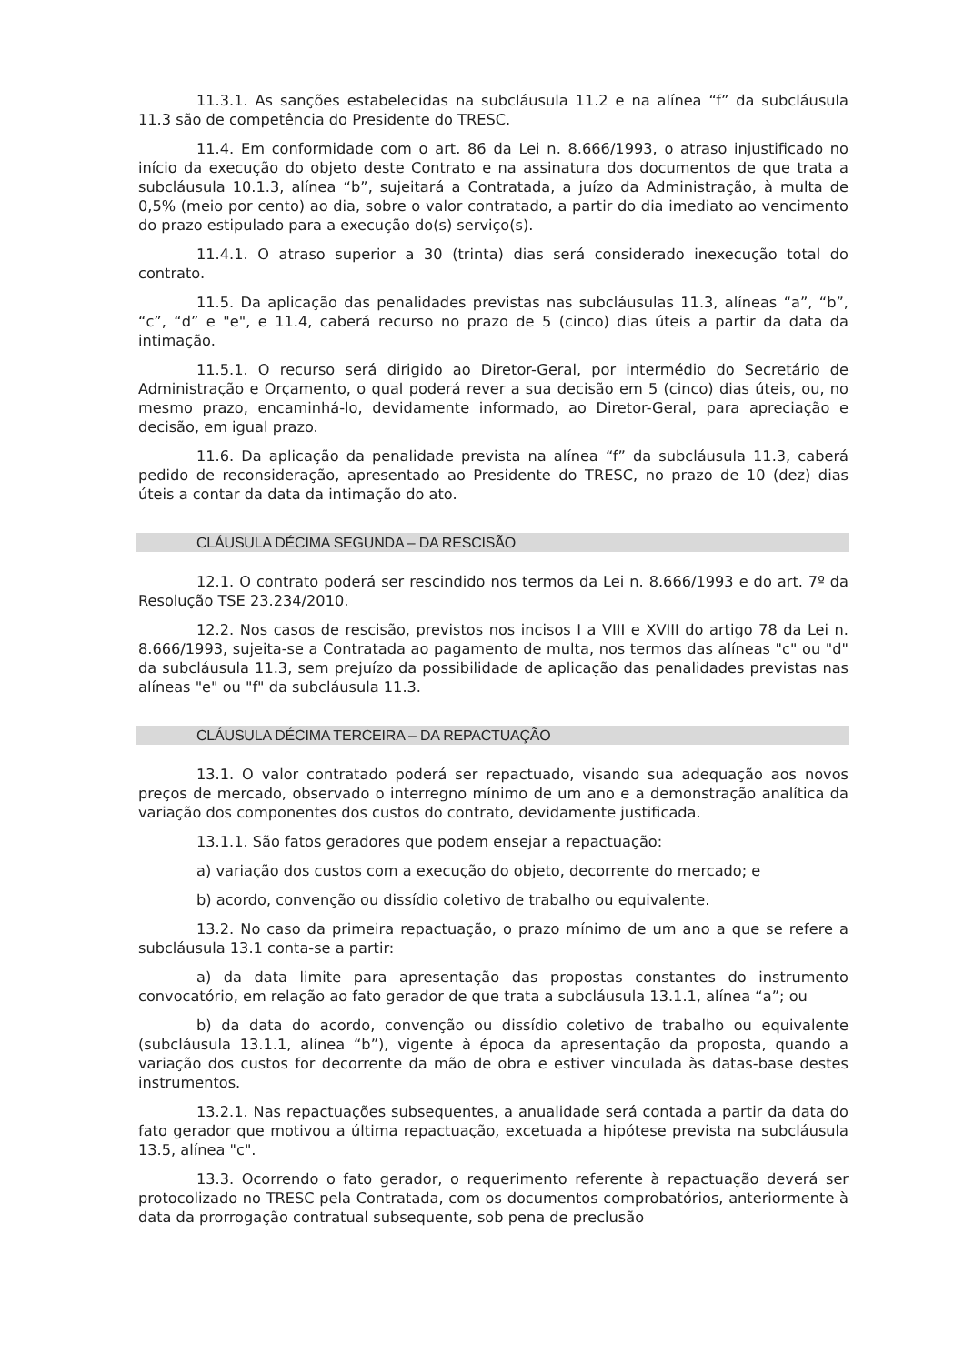11.3.1. As sanções estabelecidas na subcláusula 11.2 e na alínea “f” da subcláusula 11.3 são de competência do Presidente do TRESC.
11.4. Em conformidade com o art. 86 da Lei n. 8.666/1993, o atraso injustificado no início da execução do objeto deste Contrato e na assinatura dos documentos de que trata a subcláusula 10.1.3, alínea “b”, sujeitará a Contratada, a juízo da Administração, à multa de 0,5% (meio por cento) ao dia, sobre o valor contratado, a partir do dia imediato ao vencimento do prazo estipulado para a execução do(s) serviço(s).
11.4.1. O atraso superior a 30 (trinta) dias será considerado inexecução total do contrato.
11.5. Da aplicação das penalidades previstas nas subcláusulas 11.3, alíneas “a”, “b”, “c”, “d” e "e", e 11.4, caberá recurso no prazo de 5 (cinco) dias úteis a partir da data da intimação.
11.5.1. O recurso será dirigido ao Diretor-Geral, por intermédio do Secretário de Administração e Orçamento, o qual poderá rever a sua decisão em 5 (cinco) dias úteis, ou, no mesmo prazo, encaminhá-lo, devidamente informado, ao Diretor-Geral, para apreciação e decisão, em igual prazo.
11.6. Da aplicação da penalidade prevista na alínea “f” da subcláusula 11.3, caberá pedido de reconsideração, apresentado ao Presidente do TRESC, no prazo de 10 (dez) dias úteis a contar da data da intimação do ato.
CLÁUSULA DÉCIMA SEGUNDA – DA RESCISÃO
12.1. O contrato poderá ser rescindido nos termos da Lei n. 8.666/1993 e do art. 7º da Resolução TSE 23.234/2010.
12.2. Nos casos de rescisão, previstos nos incisos I a VIII e XVIII do artigo 78 da Lei n. 8.666/1993, sujeita-se a Contratada ao pagamento de multa, nos termos das alíneas "c" ou "d" da subcláusula 11.3, sem prejuízo da possibilidade de aplicação das penalidades previstas nas alíneas "e" ou "f" da subcláusula 11.3.
CLÁUSULA DÉCIMA TERCEIRA – DA REPACTUAÇÃO
13.1. O valor contratado poderá ser repactuado, visando sua adequação aos novos preços de mercado, observado o interregno mínimo de um ano e a demonstração analítica da variação dos componentes dos custos do contrato, devidamente justificada.
13.1.1. São fatos geradores que podem ensejar a repactuação:
a) variação dos custos com a execução do objeto, decorrente do mercado; e
b) acordo, convenção ou dissídio coletivo de trabalho ou equivalente.
13.2. No caso da primeira repactuação, o prazo mínimo de um ano a que se refere a subcláusula 13.1 conta-se a partir:
a) da data limite para apresentação das propostas constantes do instrumento convocatório, em relação ao fato gerador de que trata a subcláusula 13.1.1, alínea “a”; ou
b) da data do acordo, convenção ou dissídio coletivo de trabalho ou equivalente (subcláusula 13.1.1, alínea “b”), vigente à época da apresentação da proposta, quando a variação dos custos for decorrente da mão de obra e estiver vinculada às datas-base destes instrumentos.
13.2.1. Nas repactuações subsequentes, a anualidade será contada a partir da data do fato gerador que motivou a última repactuação, excetuada a hipótese prevista na subcláusula 13.5, alínea "c".
13.3. Ocorrendo o fato gerador, o requerimento referente à repactuação deverá ser protocolizado no TRESC pela Contratada, com os documentos comprobatórios, anteriormente à data da prorrogação contratual subsequente, sob pena de preclusão